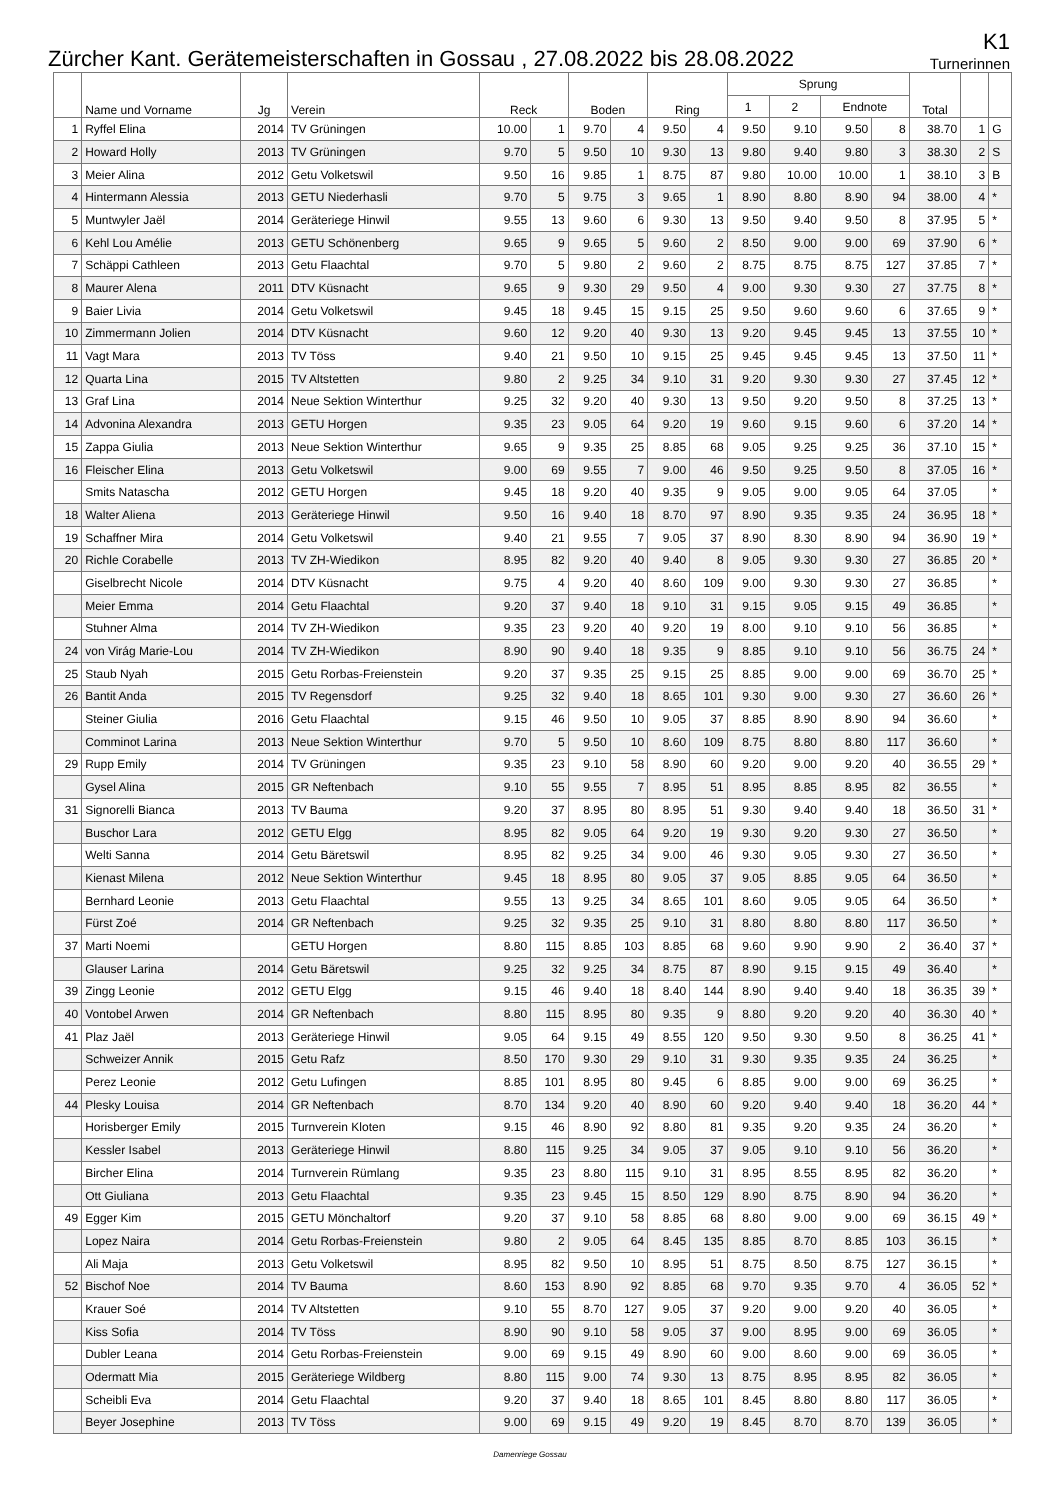Zürcher Kant. Gerätemeisterschaften in Gossau , 27.08.2022 bis 28.08.2022
K1
Turnerinnen
| | Name und Vorname | Jg | Verein | Reck | | Boden | | Ring | | Sprung | | | | Total | | |
| --- | --- | --- | --- | --- | --- | --- | --- | --- | --- | --- | --- | --- | --- | --- | --- | --- |
| | | | | | | | | | | 1 | 2 | Endnote | | | | |
| 1 | Ryffel Elina | 2014 | TV Grüningen | 10.00 | 1 | 9.70 | 4 | 9.50 | 4 | 9.50 | 9.10 | 9.50 | 8 | 38.70 | 1 | G |
| 2 | Howard Holly | 2013 | TV Grüningen | 9.70 | 5 | 9.50 | 10 | 9.30 | 13 | 9.80 | 9.40 | 9.80 | 3 | 38.30 | 2 | S |
| 3 | Meier Alina | 2012 | Getu Volketswil | 9.50 | 16 | 9.85 | 1 | 8.75 | 87 | 9.80 | 10.00 | 10.00 | 1 | 38.10 | 3 | B |
| 4 | Hintermann Alessia | 2013 | GETU Niederhasli | 9.70 | 5 | 9.75 | 3 | 9.65 | 1 | 8.90 | 8.80 | 8.90 | 94 | 38.00 | 4 | * |
| 5 | Muntwyler Jaël | 2014 | Geräteriege Hinwil | 9.55 | 13 | 9.60 | 6 | 9.30 | 13 | 9.50 | 9.40 | 9.50 | 8 | 37.95 | 5 | * |
| 6 | Kehl Lou Amélie | 2013 | GETU Schönenberg | 9.65 | 9 | 9.65 | 5 | 9.60 | 2 | 8.50 | 9.00 | 9.00 | 69 | 37.90 | 6 | * |
| 7 | Schäppi Cathleen | 2013 | Getu Flaachtal | 9.70 | 5 | 9.80 | 2 | 9.60 | 2 | 8.75 | 8.75 | 8.75 | 127 | 37.85 | 7 | * |
| 8 | Maurer Alena | 2011 | DTV Küsnacht | 9.65 | 9 | 9.30 | 29 | 9.50 | 4 | 9.00 | 9.30 | 9.30 | 27 | 37.75 | 8 | * |
| 9 | Baier Livia | 2014 | Getu Volketswil | 9.45 | 18 | 9.45 | 15 | 9.15 | 25 | 9.50 | 9.60 | 9.60 | 6 | 37.65 | 9 | * |
| 10 | Zimmermann Jolien | 2014 | DTV Küsnacht | 9.60 | 12 | 9.20 | 40 | 9.30 | 13 | 9.20 | 9.45 | 9.45 | 13 | 37.55 | 10 | * |
| 11 | Vagt Mara | 2013 | TV Töss | 9.40 | 21 | 9.50 | 10 | 9.15 | 25 | 9.45 | 9.45 | 9.45 | 13 | 37.50 | 11 | * |
| 12 | Quarta Lina | 2015 | TV Altstetten | 9.80 | 2 | 9.25 | 34 | 9.10 | 31 | 9.20 | 9.30 | 9.30 | 27 | 37.45 | 12 | * |
| 13 | Graf Lina | 2014 | Neue Sektion Winterthur | 9.25 | 32 | 9.20 | 40 | 9.30 | 13 | 9.50 | 9.20 | 9.50 | 8 | 37.25 | 13 | * |
| 14 | Advonina Alexandra | 2013 | GETU Horgen | 9.35 | 23 | 9.05 | 64 | 9.20 | 19 | 9.60 | 9.15 | 9.60 | 6 | 37.20 | 14 | * |
| 15 | Zappa Giulia | 2013 | Neue Sektion Winterthur | 9.65 | 9 | 9.35 | 25 | 8.85 | 68 | 9.05 | 9.25 | 9.25 | 36 | 37.10 | 15 | * |
| 16 | Fleischer Elina | 2013 | Getu Volketswil | 9.00 | 69 | 9.55 | 7 | 9.00 | 46 | 9.50 | 9.25 | 9.50 | 8 | 37.05 | 16 | * |
| | Smits Natascha | 2012 | GETU Horgen | 9.45 | 18 | 9.20 | 40 | 9.35 | 9 | 9.05 | 9.00 | 9.05 | 64 | 37.05 | | * |
| 18 | Walter Aliena | 2013 | Geräteriege Hinwil | 9.50 | 16 | 9.40 | 18 | 8.70 | 97 | 8.90 | 9.35 | 9.35 | 24 | 36.95 | 18 | * |
| 19 | Schaffner Mira | 2014 | Getu Volketswil | 9.40 | 21 | 9.55 | 7 | 9.05 | 37 | 8.90 | 8.30 | 8.90 | 94 | 36.90 | 19 | * |
| 20 | Richle Corabelle | 2013 | TV ZH-Wiedikon | 8.95 | 82 | 9.20 | 40 | 9.40 | 8 | 9.05 | 9.30 | 9.30 | 27 | 36.85 | 20 | * |
| | Giselbrecht Nicole | 2014 | DTV Küsnacht | 9.75 | 4 | 9.20 | 40 | 8.60 | 109 | 9.00 | 9.30 | 9.30 | 27 | 36.85 | | * |
| | Meier Emma | 2014 | Getu Flaachtal | 9.20 | 37 | 9.40 | 18 | 9.10 | 31 | 9.15 | 9.05 | 9.15 | 49 | 36.85 | | * |
| | Stuhner Alma | 2014 | TV ZH-Wiedikon | 9.35 | 23 | 9.20 | 40 | 9.20 | 19 | 8.00 | 9.10 | 9.10 | 56 | 36.85 | | * |
| 24 | von Virág Marie-Lou | 2014 | TV ZH-Wiedikon | 8.90 | 90 | 9.40 | 18 | 9.35 | 9 | 8.85 | 9.10 | 9.10 | 56 | 36.75 | 24 | * |
| 25 | Staub Nyah | 2015 | Getu Rorbas-Freienstein | 9.20 | 37 | 9.35 | 25 | 9.15 | 25 | 8.85 | 9.00 | 9.00 | 69 | 36.70 | 25 | * |
| 26 | Bantit Anda | 2015 | TV Regensdorf | 9.25 | 32 | 9.40 | 18 | 8.65 | 101 | 9.30 | 9.00 | 9.30 | 27 | 36.60 | 26 | * |
| | Steiner Giulia | 2016 | Getu Flaachtal | 9.15 | 46 | 9.50 | 10 | 9.05 | 37 | 8.85 | 8.90 | 8.90 | 94 | 36.60 | | * |
| | Comminot Larina | 2013 | Neue Sektion Winterthur | 9.70 | 5 | 9.50 | 10 | 8.60 | 109 | 8.75 | 8.80 | 8.80 | 117 | 36.60 | | * |
| 29 | Rupp Emily | 2014 | TV Grüningen | 9.35 | 23 | 9.10 | 58 | 8.90 | 60 | 9.20 | 9.00 | 9.20 | 40 | 36.55 | 29 | * |
| | Gysel Alina | 2015 | GR Neftenbach | 9.10 | 55 | 9.55 | 7 | 8.95 | 51 | 8.95 | 8.85 | 8.95 | 82 | 36.55 | | * |
| 31 | Signorelli Bianca | 2013 | TV Bauma | 9.20 | 37 | 8.95 | 80 | 8.95 | 51 | 9.30 | 9.40 | 9.40 | 18 | 36.50 | 31 | * |
| | Buschor Lara | 2012 | GETU Elgg | 8.95 | 82 | 9.05 | 64 | 9.20 | 19 | 9.30 | 9.20 | 9.30 | 27 | 36.50 | | * |
| | Welti Sanna | 2014 | Getu Bäretswil | 8.95 | 82 | 9.25 | 34 | 9.00 | 46 | 9.30 | 9.05 | 9.30 | 27 | 36.50 | | * |
| | Kienast Milena | 2012 | Neue Sektion Winterthur | 9.45 | 18 | 8.95 | 80 | 9.05 | 37 | 9.05 | 8.85 | 9.05 | 64 | 36.50 | | * |
| | Bernhard Leonie | 2013 | Getu Flaachtal | 9.55 | 13 | 9.25 | 34 | 8.65 | 101 | 8.60 | 9.05 | 9.05 | 64 | 36.50 | | * |
| | Fürst Zoé | 2014 | GR Neftenbach | 9.25 | 32 | 9.35 | 25 | 9.10 | 31 | 8.80 | 8.80 | 8.80 | 117 | 36.50 | | * |
| 37 | Marti Noemi | | GETU Horgen | 8.80 | 115 | 8.85 | 103 | 8.85 | 68 | 9.60 | 9.90 | 9.90 | 2 | 36.40 | 37 | * |
| | Glauser Larina | 2014 | Getu Bäretswil | 9.25 | 32 | 9.25 | 34 | 8.75 | 87 | 8.90 | 9.15 | 9.15 | 49 | 36.40 | | * |
| 39 | Zingg Leonie | 2012 | GETU Elgg | 9.15 | 46 | 9.40 | 18 | 8.40 | 144 | 8.90 | 9.40 | 9.40 | 18 | 36.35 | 39 | * |
| 40 | Vontobel Arwen | 2014 | GR Neftenbach | 8.80 | 115 | 8.95 | 80 | 9.35 | 9 | 8.80 | 9.20 | 9.20 | 40 | 36.30 | 40 | * |
| 41 | Plaz Jaël | 2013 | Geräteriege Hinwil | 9.05 | 64 | 9.15 | 49 | 8.55 | 120 | 9.50 | 9.30 | 9.50 | 8 | 36.25 | 41 | * |
| | Schweizer Annik | 2015 | Getu Rafz | 8.50 | 170 | 9.30 | 29 | 9.10 | 31 | 9.30 | 9.35 | 9.35 | 24 | 36.25 | | * |
| | Perez Leonie | 2012 | Getu Lufingen | 8.85 | 101 | 8.95 | 80 | 9.45 | 6 | 8.85 | 9.00 | 9.00 | 69 | 36.25 | | * |
| 44 | Plesky Louisa | 2014 | GR Neftenbach | 8.70 | 134 | 9.20 | 40 | 8.90 | 60 | 9.20 | 9.40 | 9.40 | 18 | 36.20 | 44 | * |
| | Horisberger Emily | 2015 | Turnverein Kloten | 9.15 | 46 | 8.90 | 92 | 8.80 | 81 | 9.35 | 9.20 | 9.35 | 24 | 36.20 | | * |
| | Kessler Isabel | 2013 | Geräteriege Hinwil | 8.80 | 115 | 9.25 | 34 | 9.05 | 37 | 9.05 | 9.10 | 9.10 | 56 | 36.20 | | * |
| | Bircher Elina | 2014 | Turnverein Rümlang | 9.35 | 23 | 8.80 | 115 | 9.10 | 31 | 8.95 | 8.55 | 8.95 | 82 | 36.20 | | * |
| | Ott Giuliana | 2013 | Getu Flaachtal | 9.35 | 23 | 9.45 | 15 | 8.50 | 129 | 8.90 | 8.75 | 8.90 | 94 | 36.20 | | * |
| 49 | Egger Kim | 2015 | GETU Mönchaltorf | 9.20 | 37 | 9.10 | 58 | 8.85 | 68 | 8.80 | 9.00 | 9.00 | 69 | 36.15 | 49 | * |
| | Lopez Naira | 2014 | Getu Rorbas-Freienstein | 9.80 | 2 | 9.05 | 64 | 8.45 | 135 | 8.85 | 8.70 | 8.85 | 103 | 36.15 | | * |
| | Ali Maja | 2013 | Getu Volketswil | 8.95 | 82 | 9.50 | 10 | 8.95 | 51 | 8.75 | 8.50 | 8.75 | 127 | 36.15 | | * |
| 52 | Bischof Noe | 2014 | TV Bauma | 8.60 | 153 | 8.90 | 92 | 8.85 | 68 | 9.70 | 9.35 | 9.70 | 4 | 36.05 | 52 | * |
| | Krauer Soé | 2014 | TV Altstetten | 9.10 | 55 | 8.70 | 127 | 9.05 | 37 | 9.20 | 9.00 | 9.20 | 40 | 36.05 | | * |
| | Kiss Sofia | 2014 | TV Töss | 8.90 | 90 | 9.10 | 58 | 9.05 | 37 | 9.00 | 8.95 | 9.00 | 69 | 36.05 | | * |
| | Dubler Leana | 2014 | Getu Rorbas-Freienstein | 9.00 | 69 | 9.15 | 49 | 8.90 | 60 | 9.00 | 8.60 | 9.00 | 69 | 36.05 | | * |
| | Odermatt Mia | 2015 | Geräteriege Wildberg | 8.80 | 115 | 9.00 | 74 | 9.30 | 13 | 8.75 | 8.95 | 8.95 | 82 | 36.05 | | * |
| | Scheibli Eva | 2014 | Getu Flaachtal | 9.20 | 37 | 9.40 | 18 | 8.65 | 101 | 8.45 | 8.80 | 8.80 | 117 | 36.05 | | * |
| | Beyer Josephine | 2013 | TV Töss | 9.00 | 69 | 9.15 | 49 | 9.20 | 19 | 8.45 | 8.70 | 8.70 | 139 | 36.05 | | * |
Damenriege Gossau